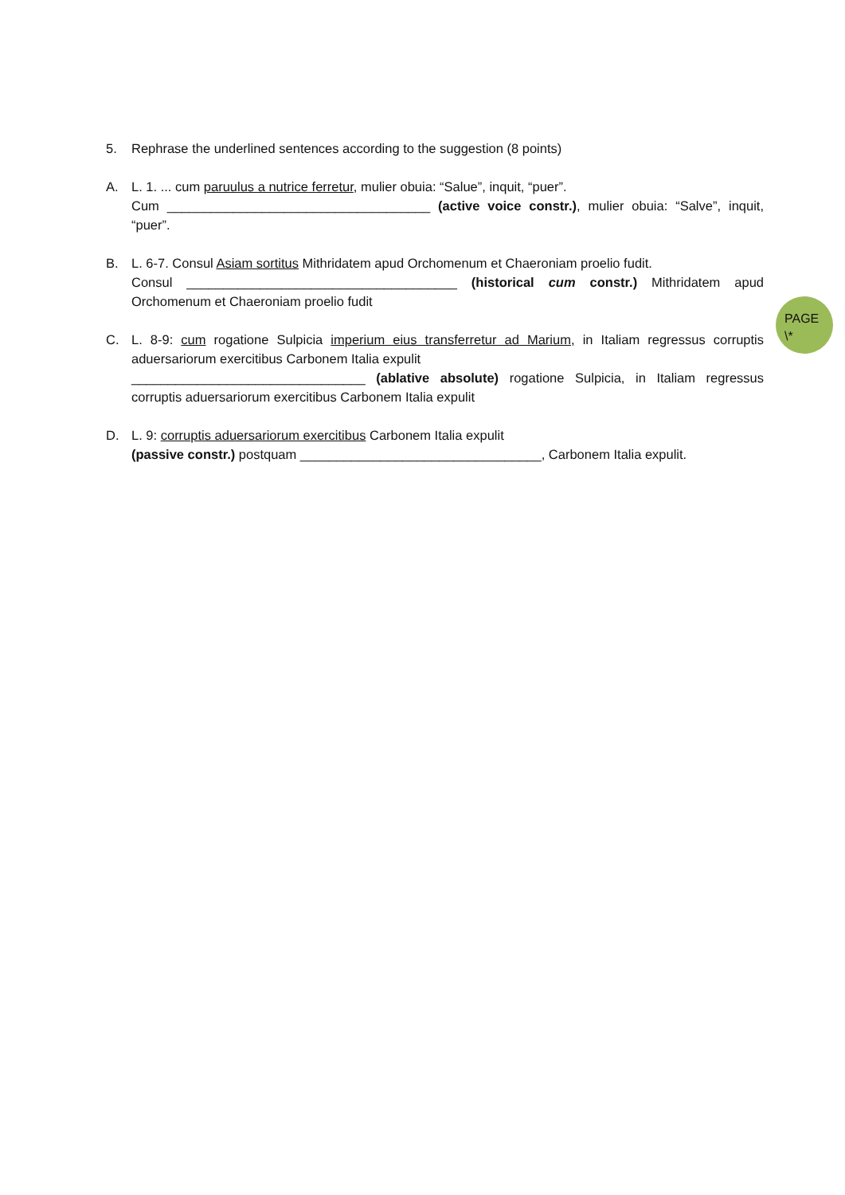5. Rephrase the underlined sentences according to the suggestion (8 points)
A. L. 1. ... cum paruulus a nutrice ferretur, mulier obuia: “Salue”, inquit, “puer”.
Cum ____________________________________ (active voice constr.), mulier obuia: “Salve”, inquit, “puer”.
B. L. 6-7. Consul Asiam sortitus Mithridatem apud Orchomenum et Chaeroniam proelio fudit.
Consul _____________________________________ (historical cum constr.) Mithridatem apud Orchomenum et Chaeroniam proelio fudit
C. L. 8-9: cum rogatione Sulpicia imperium eius transferretur ad Marium, in Italiam regressus corruptis aduersariorum exercitibus Carbonem Italia expulit
________________________________ (ablative absolute) rogatione Sulpicia, in Italiam regressus corruptis aduersariorum exercitibus Carbonem Italia expulit
D. L. 9: corruptis aduersariorum exercitibus Carbonem Italia expulit
(passive constr.) postquam _________________________________, Carbonem Italia expulit.
PAGE
\*